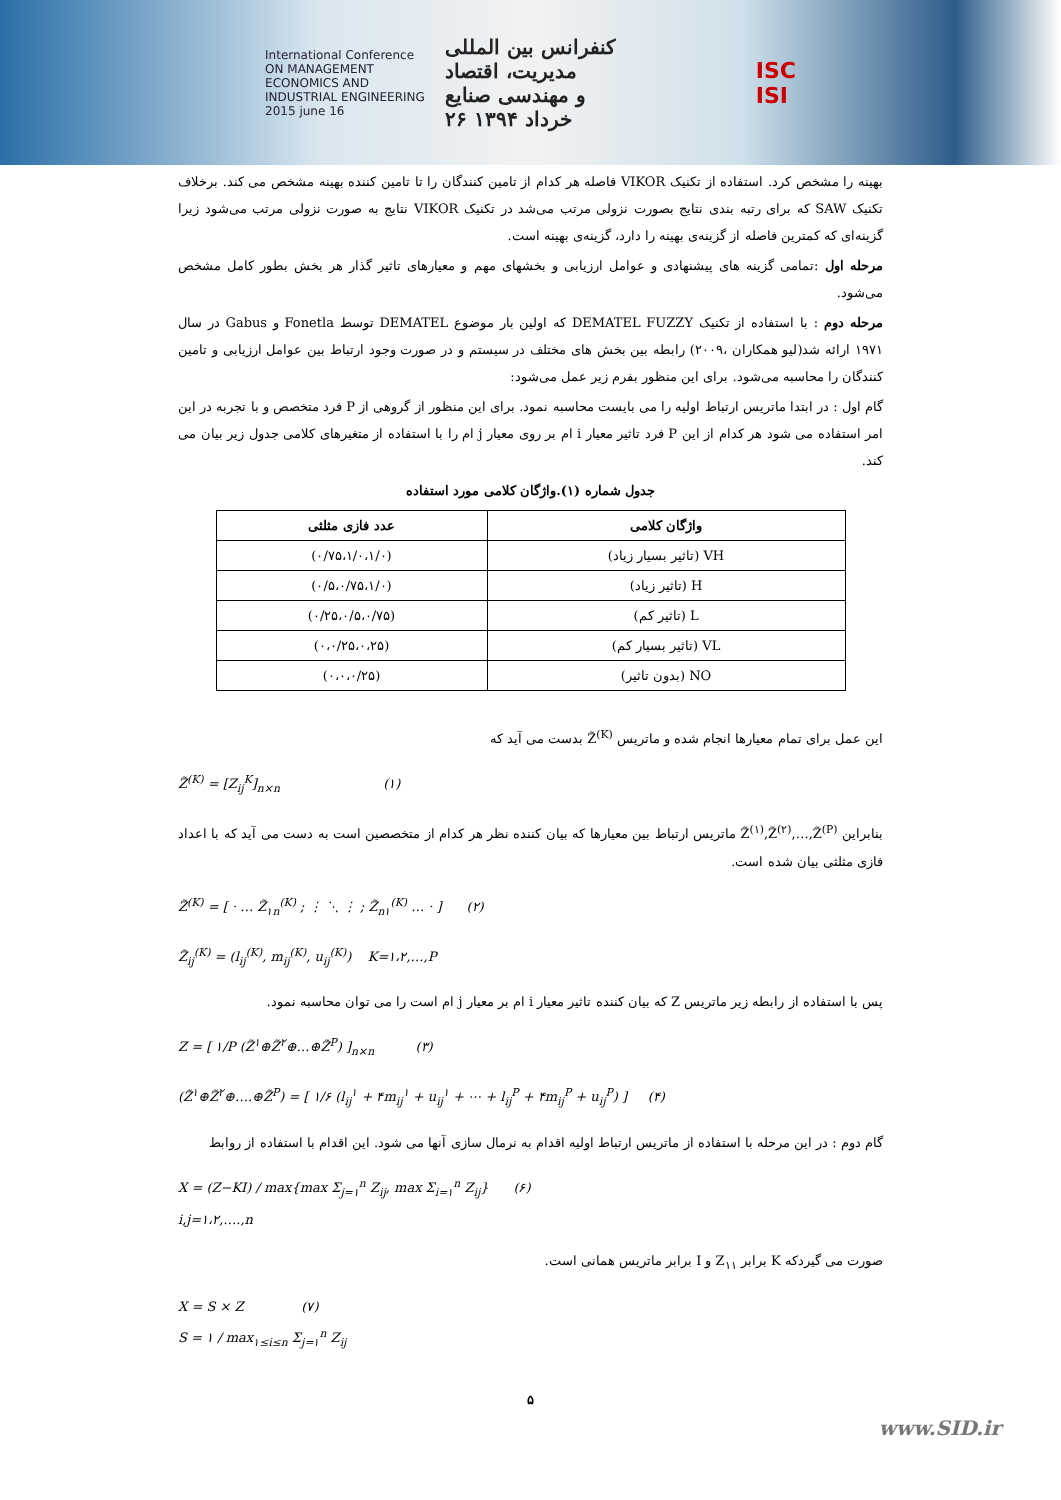International Conference
ON MANAGEMENT
ECONOMICS AND
INDUSTRIAL ENGINEERING
2015 june 16
کنفرانس بین المللی
مدیریت، اقتصاد
و مهندسی صنایع
۲۶ خرداد ۱۳۹۴
ISC
ISI
بهینه را مشخص کرد. استفاده از تکنیک VIKOR فاصله هر کدام از تامین کنندگان را تا تامین کننده بهینه مشخص می کند. برخلاف تکنیک SAW که برای رتبه بندی نتایج بصورت نزولی مرتب می‌شد در تکنیک VIKOR نتایج به صورت نزولی مرتب می‌شود زیرا گزینه‌ای که کمترین فاصله از گزینه‌ی بهینه را دارد، گزینه‌ی بهینه است.
مرحله اول :تمامی گزینه های پیشنهادی و عوامل ارزیابی و بخشهای مهم و معیارهای تاثیر گذار هر بخش بطور کامل مشخص می‌شود.
مرحله دوم : با استفاده از تکنیک DEMATEL FUZZY که اولین بار موضوع DEMATEL توسط Fonetla و Gabus در سال ۱۹۷۱ ارائه شد(لیو همکاران ،۲۰۰۹) رابطه بین بخش های مختلف در سیستم و در صورت وجود ارتباط بین عوامل ارزیابی و تامین کنندگان را محاسبه می‌شود. برای این منظور بفرم زیر عمل می‌شود:
گام اول : در ابتدا ماتریس ارتباط اولیه را می بایست محاسبه نمود. برای این منظور از گروهی از P فرد متخصص و با تجربه در این امر استفاده می شود هر کدام از این P فرد تاثیر معیار i ام بر روی معیار j ام را با استفاده از متغیرهای کلامی جدول زیر بیان می کند.
جدول شماره (۱).واژگان کلامی مورد استفاده
| واژگان کلامی | عدد فازی مثلثی |
| --- | --- |
| VH (تاثیر بسیار زیاد) | (۰/۷۵،۱/۰،۱/۰) |
| H (تاثیر زیاد) | (۰/۵،۰/۷۵،۱/۰) |
| L (تاثیر کم) | (۰/۲۵،۰/۵،۰/۷۵) |
| VL (تاثیر بسیار کم) | (۰،۰/۲۵،۰،۲۵) |
| NO (بدون تاثیر) | (۰،۰،۰/۲۵) |
این عمل برای تمام معیارها انجام شده و ماتریس Z̃<sup>(K)</sup> بدست می آید که
Z̃<sup>(K)</sup> = [Z<sub>ij</sub><sup>K</sup>]<sub>n×n</sub> (۱)
بنابراین Z̃<sup>(۱)</sup>,Z̃<sup>(۲)</sup>,…,Z̃<sup>(P)</sup> ماتریس ارتباط بین معیارها که بیان کننده نظر هر کدام از متخصصین است به دست می آید که با اعداد فازی مثلثی بیان شده است.
Z̃<sup>(K)</sup> = [ · … Z̃<sub>۱n</sub><sup>(K)</sup> ; ⋮ ⋱ ⋮ ; Z̃<sub>n۱</sub><sup>(K)</sup> … · ] (۲)
Z̃<sub>ij</sub><sup>(K)</sup> = (l<sub>ij</sub><sup>(K)</sup>, m<sub>ij</sub><sup>(K)</sup>, u<sub>ij</sub><sup>(K)</sup>) K=۱،۲,…,P
پس با استفاده از رابطه زیر ماتریس Z که بیان کننده تاثیر معیار i ام بر معیار j ام است را می توان محاسبه نمود.
Z = [ ۱/P (Z̃<sup>۱</sup>⊕Z̃<sup>۲</sup>⊕…⊕Z̃<sup>P</sup>) ]<sub>n×n</sub> (۳)
(Z̃<sup>۱</sup>⊕Z̃<sup>۲</sup>⊕….⊕Z̃<sup>P</sup>) = [ ۱/۶ (l<sub>ij</sub><sup>۱</sup> + ۴m<sub>ij</sub><sup>۱</sup> + u<sub>ij</sub><sup>۱</sup> + ⋯ + l<sub>ij</sub><sup>P</sup> + ۴m<sub>ij</sub><sup>P</sup> + u<sub>ij</sub><sup>P</sup>) ] (۴)
گام دوم : در این مرحله با استفاده از ماتریس ارتباط اولیه اقدام به نرمال سازی آنها می شود. این اقدام با استفاده از روابط
X = (Z−KI) / max{max Σ<sub>j=۱</sub><sup>n</sup> Z<sub>ij</sub>, max Σ<sub>i=۱</sub><sup>n</sup> Z<sub>ij</sub>} (۶)
i,j=۱،۲,….,n
صورت می گیردکه K برابر Z<sub>۱۱</sub> و I برابر ماتریس همانی است.
X = S × Z (۷)
S = ۱ / max<sub>۱≤i≤n</sub> Σ<sub>j=۱</sub><sup>n</sup> Z<sub>ij</sub>
۵
www.SID.ir